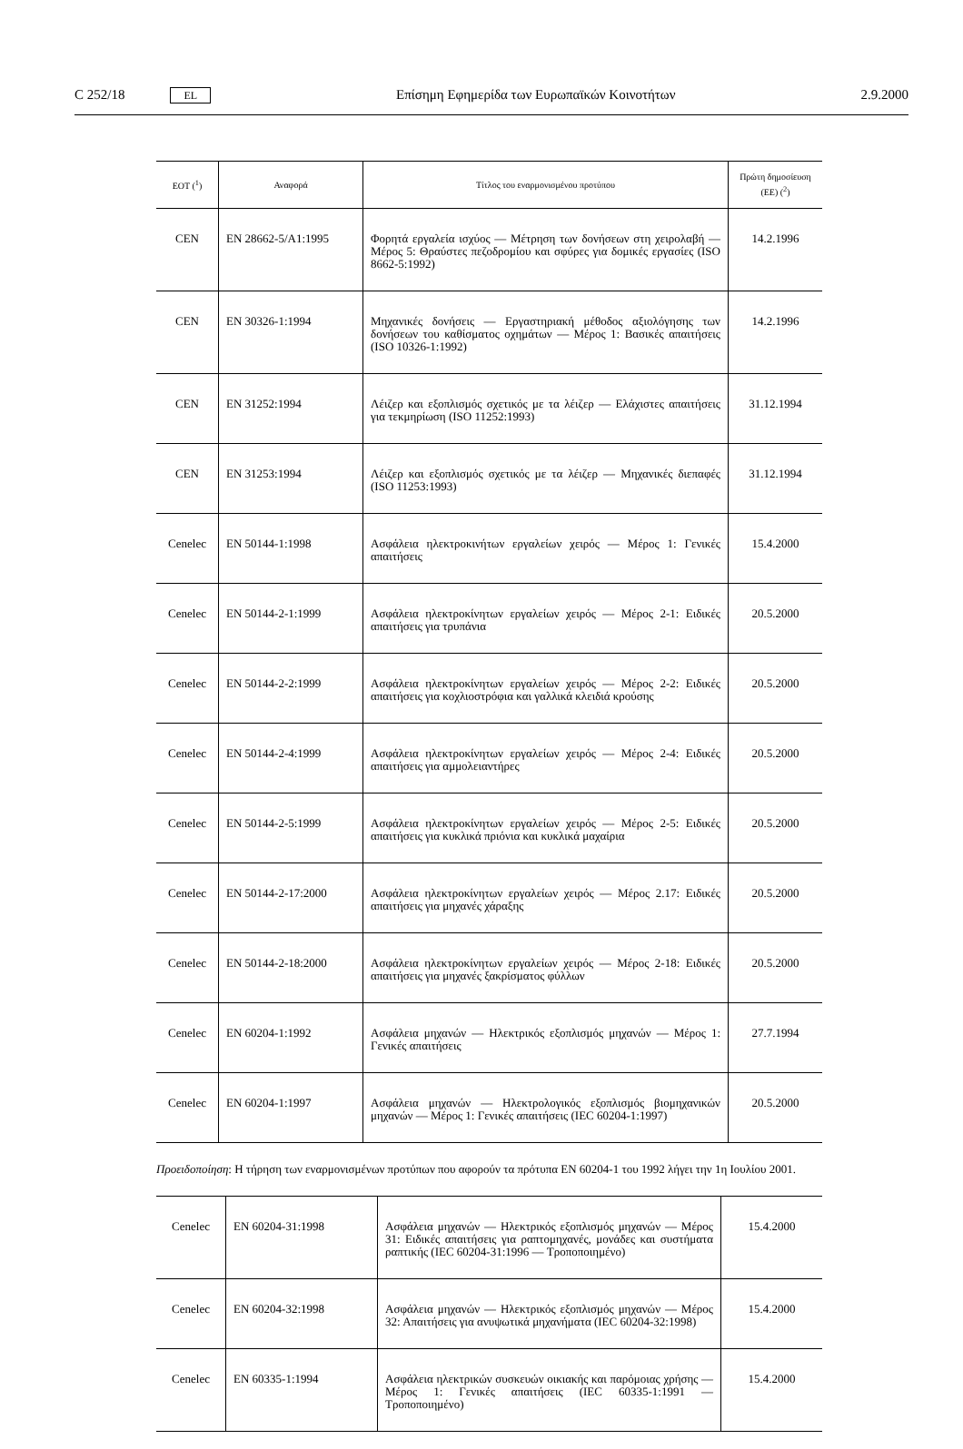C 252/18 EL Επίσημη Εφημερίδα των Ευρωπαϊκών Κοινοτήτων 2.9.2000
| ΕΟΤ (<sup>1</sup>) | Αναφορά | Τίτλος του εναρμονισμένου προτύπου | Πρώτη δημοσίευση (ΕΕ) (<sup>2</sup>) |
| --- | --- | --- | --- |
| CEN | EN 28662-5/A1:1995 | Φορητά εργαλεία ισχύος — Μέτρηση των δονήσεων στη χειρολαβή — Μέρος 5: Θραύστες πεζοδρομίου και σφύρες για δομικές εργασίες (ISO 8662-5:1992) | 14.2.1996 |
| CEN | EN 30326-1:1994 | Μηχανικές δονήσεις — Εργαστηριακή μέθοδος αξιολόγησης των δονήσεων του καθίσματος οχημάτων — Μέρος 1: Βασικές απαιτήσεις (ISO 10326-1:1992) | 14.2.1996 |
| CEN | EN 31252:1994 | Λέιζερ και εξοπλισμός σχετικός με τα λέιζερ — Ελάχιστες απαιτήσεις για τεκμηρίωση (ISO 11252:1993) | 31.12.1994 |
| CEN | EN 31253:1994 | Λέιζερ και εξοπλισμός σχετικός με τα λέιζερ — Μηχανικές διεπαφές (ISO 11253:1993) | 31.12.1994 |
| Cenelec | EN 50144-1:1998 | Ασφάλεια ηλεκτροκινήτων εργαλείων χειρός — Μέρος 1: Γενικές απαιτήσεις | 15.4.2000 |
| Cenelec | EN 50144-2-1:1999 | Ασφάλεια ηλεκτροκίνητων εργαλείων χειρός — Μέρος 2-1: Ειδικές απαιτήσεις για τρυπάνια | 20.5.2000 |
| Cenelec | EN 50144-2-2:1999 | Ασφάλεια ηλεκτροκίνητων εργαλείων χειρός — Μέρος 2-2: Ειδικές απαιτήσεις για κοχλιοστρόφια και γαλλικά κλειδιά κρούσης | 20.5.2000 |
| Cenelec | EN 50144-2-4:1999 | Ασφάλεια ηλεκτροκίνητων εργαλείων χειρός — Μέρος 2-4: Ειδικές απαιτήσεις για αμμολειαντήρες | 20.5.2000 |
| Cenelec | EN 50144-2-5:1999 | Ασφάλεια ηλεκτροκίνητων εργαλείων χειρός — Μέρος 2-5: Ειδικές απαιτήσεις για κυκλικά πριόνια και κυκλικά μαχαίρια | 20.5.2000 |
| Cenelec | EN 50144-2-17:2000 | Ασφάλεια ηλεκτροκίνητων εργαλείων χειρός — Μέρος 2.17: Ειδικές απαιτήσεις για μηχανές χάραξης | 20.5.2000 |
| Cenelec | EN 50144-2-18:2000 | Ασφάλεια ηλεκτροκίνητων εργαλείων χειρός — Μέρος 2-18: Ειδικές απαιτήσεις για μηχανές ξακρίσματος φύλλων | 20.5.2000 |
| Cenelec | EN 60204-1:1992 | Ασφάλεια μηχανών — Ηλεκτρικός εξοπλισμός μηχανών — Μέρος 1: Γενικές απαιτήσεις | 27.7.1994 |
| Cenelec | EN 60204-1:1997 | Ασφάλεια μηχανών — Ηλεκτρολογικός εξοπλισμός βιομηχανικών μηχανών — Μέρος 1: Γενικές απαιτήσεις (IEC 60204-1:1997) | 20.5.2000 |
Προειδοποίηση: Η τήρηση των εναρμονισμένων προτύπων που αφορούν τα πρότυπα EN 60204-1 του 1992 λήγει την 1η Ιουλίου 2001.
| Cenelec | EN 60204-31:1998 | Ασφάλεια μηχανών — Ηλεκτρικός εξοπλισμός μηχανών — Μέρος 31: Ειδικές απαιτήσεις για ραπτομηχανές, μονάδες και συστήματα ραπτικής (IEC 60204-31:1996 — Τροποποιημένο) | 15.4.2000 |
| Cenelec | EN 60204-32:1998 | Ασφάλεια μηχανών — Ηλεκτρικός εξοπλισμός μηχανών — Μέρος 32: Απαιτήσεις για ανυψωτικά μηχανήματα (IEC 60204-32:1998) | 15.4.2000 |
| Cenelec | EN 60335-1:1994 | Ασφάλεια ηλεκτρικών συσκευών οικιακής και παρόμοιας χρήσης — Μέρος 1: Γενικές απαιτήσεις (IEC 60335-1:1991 — Τροποποιημένο) | 15.4.2000 |